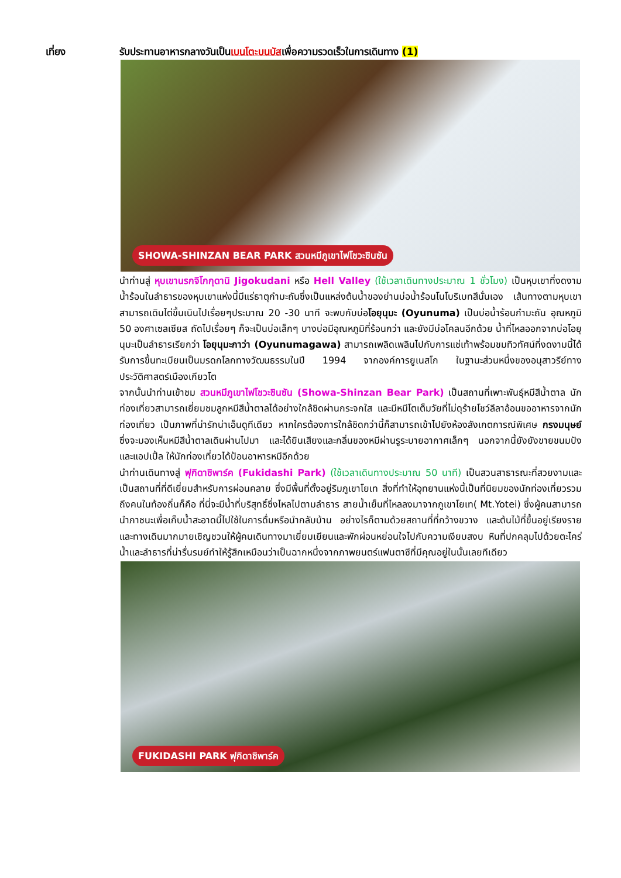เที่ยง รับประทานอาหารกลางวันเป็นเบนโตะบนบัสเพื่อความรวดเร็วในการเดินทาง (1)
SHOWA-SHINZAN BEAR PARK สวนหมีภูเขาไฟโชวะชินซัน
นำท่านสู่ หุบเขานรกจิโกกุดานิ Jigokudani หรือ Hell Valley (ใช้เวลาเดินทางประมาณ 1 ชั่วโมง) เป็นหุบเขาที่งดงาม น้ำร้อนในลำธารของหุบเขาแห่งนี้มีแร่ธาตุกำมะถันซึ่งเป็นแหล่งต้นน้ำของย่านบ่อน้ำร้อนโนโบริเบทสึนั่นเอง เส้นทางตามหุบเขาสามารถเดินไต่ขึ้นเนินไปเรื่อยๆประมาณ 20 -30 นาที จะพบกับบ่อโอยุนุมะ (Oyunuma) เป็นบ่อน้ำร้อนกำมะถัน อุณหภูมิ 50 องศาเซลเซียส ถัดไปเรื่อยๆ ก็จะเป็นบ่อเล็กๆ บางบ่อมีอุณหภูมิที่ร้อนกว่า และยังมีบ่อโคลนอีกด้วย น้ำที่ไหลออกจากบ่อโอยุนุมะเป็นลำธารเรียกว่า โอยุนุมะกาว่า (Oyunumagawa) สามารถเพลิดเพลินไปกับการแช่เท้าพร้อมชมทิวทัศน์ที่งดงามนี้ได้รับการขึ้นทะเบียนเป็นมรดกโลกทางวัฒนธรรมในปี 1994 จากองค์การยูเนสโก ในฐานะส่วนหนึ่งของอนุสาวรีย์ทางประวัติศาสตร์เมืองเกียวโต
จากนั้นนำท่านเข้าชม สวนหมีภูเขาไฟโชวะชินซัน (Showa-Shinzan Bear Park) เป็นสถานที่เพาะพันธุ์หมีสีน้ำตาล นักท่องเที่ยวสามารถเยี่ยมชมลูกหมีสีน้ำตาลได้อย่างใกล้ชิดผ่านกระจกใส และมีหมีโตเต็มวัยที่ไม่ดุร้ายโชว์ลีลาอ้อนขออาหารจากนักท่องเที่ยว เป็นภาพที่น่ารักน่าเอ็นดูทีเดียว หากใครต้องการใกล้ชิดกว่านี้ก็สามารถเข้าไปยังห้องสังเกตการณ์พิเศษ กรงมนุษย์ ซึ่งจะมองเห็นหมีสีน้ำตาลเดินผ่านไปมา และได้ยินเสียงและกลิ่นของหมีผ่านรูระบายอากาศเล็กๆ นอกจากนี้ยังยังขายขนมปัง และแอปเปิ้ล ให้นักท่องเที่ยวได้ป้อนอาหารหมีอีกด้วย
นำท่านเดินทางสู่ ฟุกิดาชิพาร์ค (Fukidashi Park) (ใช้เวลาเดินทางประมาณ 50 นาที) เป็นสวนสาธารณะที่สวยงามและเป็นสถานที่ที่ดีเยี่ยมสำหรับการผ่อนคลาย ซึ่งมีพื้นที่ตั้งอยู่ริมภูเขาโยเท สิ่งที่ทำให้อุทยานแห่งนี้เป็นที่นิยมของนักท่องเที่ยวรวมถึงคนในท้องถิ่นก็คือ ที่นี่จะมีน้ำที่บริสุทธิ์ซึ่งไหลไปตามลำธาร สายน้ำเย็นที่ไหลลงมาจากภูเขาโยเท( Mt.Yotei) ซึ่งผู้คนสามารถนำภาชนะเพื่อเก็บน้ำสะอาดนี้ไปใช้ในการดื่มหรือนำกลับบ้าน อย่างไรก็ตามด้วยสถานที่ที่กว้างขวาง และต้นไม้ที่ขึ้นอยู่เรียงรายและทางเดินมากมายเชิญชวนให้ผู้คนเดินทางมาเยี่ยมเยียนและพักผ่อนหย่อนใจไปกับความเงียบสงบ หินที่ปกคลุมไปด้วยตะไคร่น้ำและลำธารที่น่ารื่นรมย์ทำให้รู้สึกเหมือนว่าเป็นฉากหนึ่งจากภาพยนตร์แฟนตาซีที่มีคุณอยู่ในนั้นเลยทีเดียว
FUKIDASHI PARK ฟุกิดาชิพาร์ค